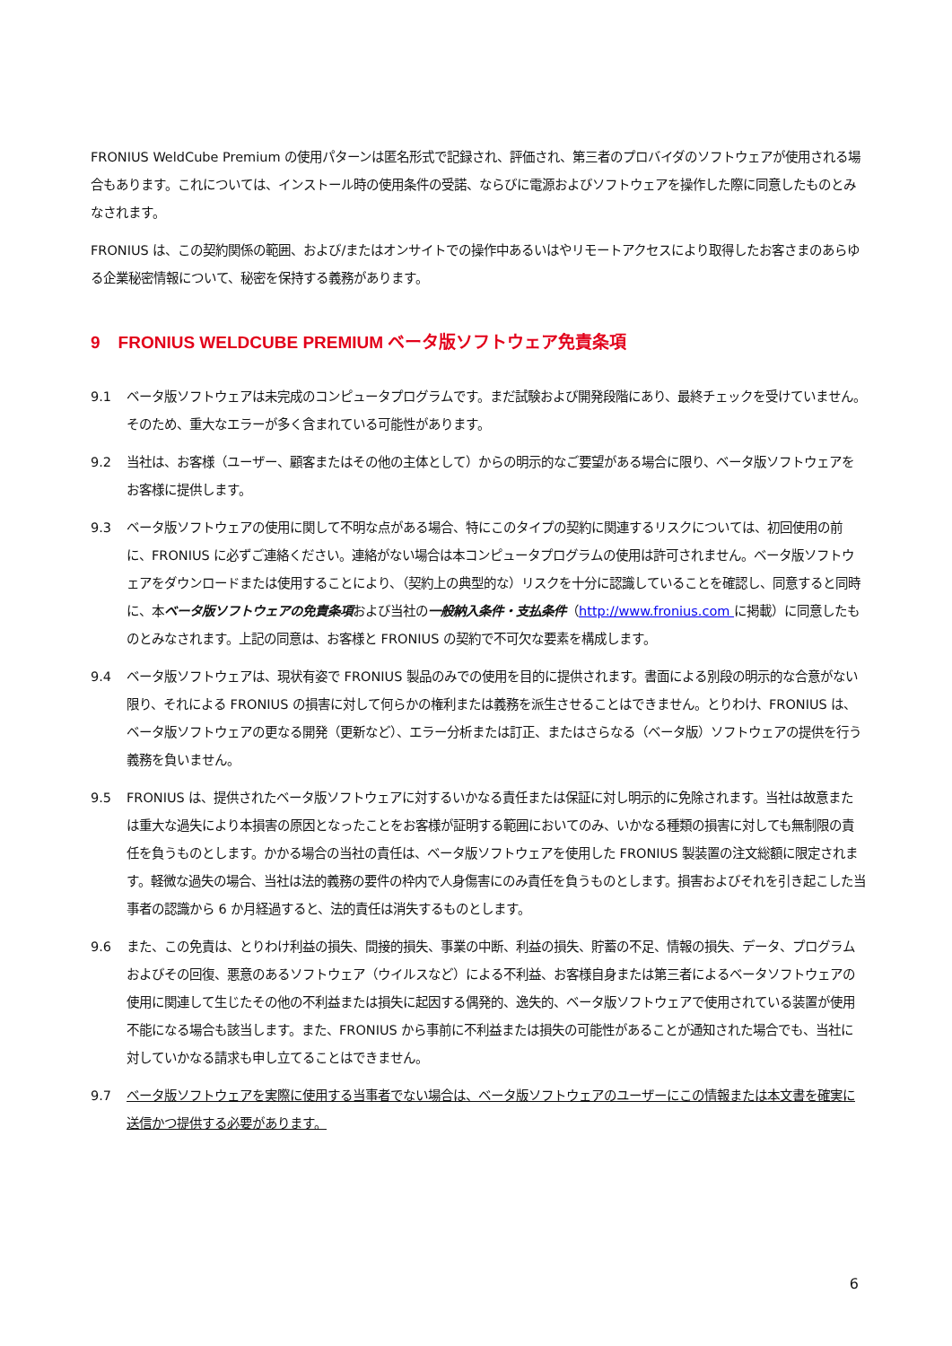FRONIUS WeldCube Premium の使用パターンは匿名形式で記録され、評価され、第三者のプロバイダのソフトウェアが使用される場合もあります。これについては、インストール時の使用条件の受諾、ならびに電源およびソフトウェアを操作した際に同意したものとみなされます。
FRONIUS は、この契約関係の範囲、および/またはオンサイトでの操作中あるいはやリモートアクセスにより取得したお客さまのあらゆる企業秘密情報について、秘密を保持する義務があります。
9 FRONIUS WELDCUBE PREMIUM ベータ版ソフトウェア免責条項
9.1 ベータ版ソフトウェアは未完成のコンピュータプログラムです。まだ試験および開発段階にあり、最終チェックを受けていません。そのため、重大なエラーが多く含まれている可能性があります。
9.2 当社は、お客様（ユーザー、顧客またはその他の主体として）からの明示的なご要望がある場合に限り、ベータ版ソフトウェアをお客様に提供します。
9.3 ベータ版ソフトウェアの使用に関して不明な点がある場合、特にこのタイプの契約に関連するリスクについては、初回使用の前に、FRONIUS に必ずご連絡ください。連絡がない場合は本コンピュータプログラムの使用は許可されません。ベータ版ソフトウェアをダウンロードまたは使用することにより、（契約上の典型的な）リスクを十分に認識していることを確認し、同意すると同時に、本ベータ版ソフトウェアの免責条項および当社の一般納入条件・支払条件（http://www.fronius.com に掲載）に同意したものとみなされます。上記の同意は、お客様と FRONIUS の契約で不可欠な要素を構成します。
9.4 ベータ版ソフトウェアは、現状有姿で FRONIUS 製品のみでの使用を目的に提供されます。書面による別段の明示的な合意がない限り、それによる FRONIUS の損害に対して何らかの権利または義務を派生させることはできません。とりわけ、FRONIUS は、ベータ版ソフトウェアの更なる開発（更新など）、エラー分析または訂正、またはさらなる（ベータ版）ソフトウェアの提供を行う義務を負いません。
9.5 FRONIUS は、提供されたベータ版ソフトウェアに対するいかなる責任または保証に対し明示的に免除されます。当社は故意または重大な過失により本損害の原因となったことをお客様が証明する範囲においてのみ、いかなる種類の損害に対しても無制限の責任を負うものとします。かかる場合の当社の責任は、ベータ版ソフトウェアを使用した FRONIUS 製装置の注文総額に限定されます。軽微な過失の場合、当社は法的義務の要件の枠内で人身傷害にのみ責任を負うものとします。損害およびそれを引き起こした当事者の認識から 6 か月経過すると、法的責任は消失するものとします。
9.6 また、この免責は、とりわけ利益の損失、間接的損失、事業の中断、利益の損失、貯蓄の不足、情報の損失、データ、プログラムおよびその回復、悪意のあるソフトウェア（ウイルスなど）による不利益、お客様自身または第三者によるベータソフトウェアの使用に関連して生じたその他の不利益または損失に起因する偶発的、逸失的、ベータ版ソフトウェアで使用されている装置が使用不能になる場合も該当します。また、FRONIUS から事前に不利益または損失の可能性があることが通知された場合でも、当社に対していかなる請求も申し立てることはできません。
9.7 ベータ版ソフトウェアを実際に使用する当事者でない場合は、ベータ版ソフトウェアのユーザーにこの情報または本文書を確実に送信かつ提供する必要があります。
6